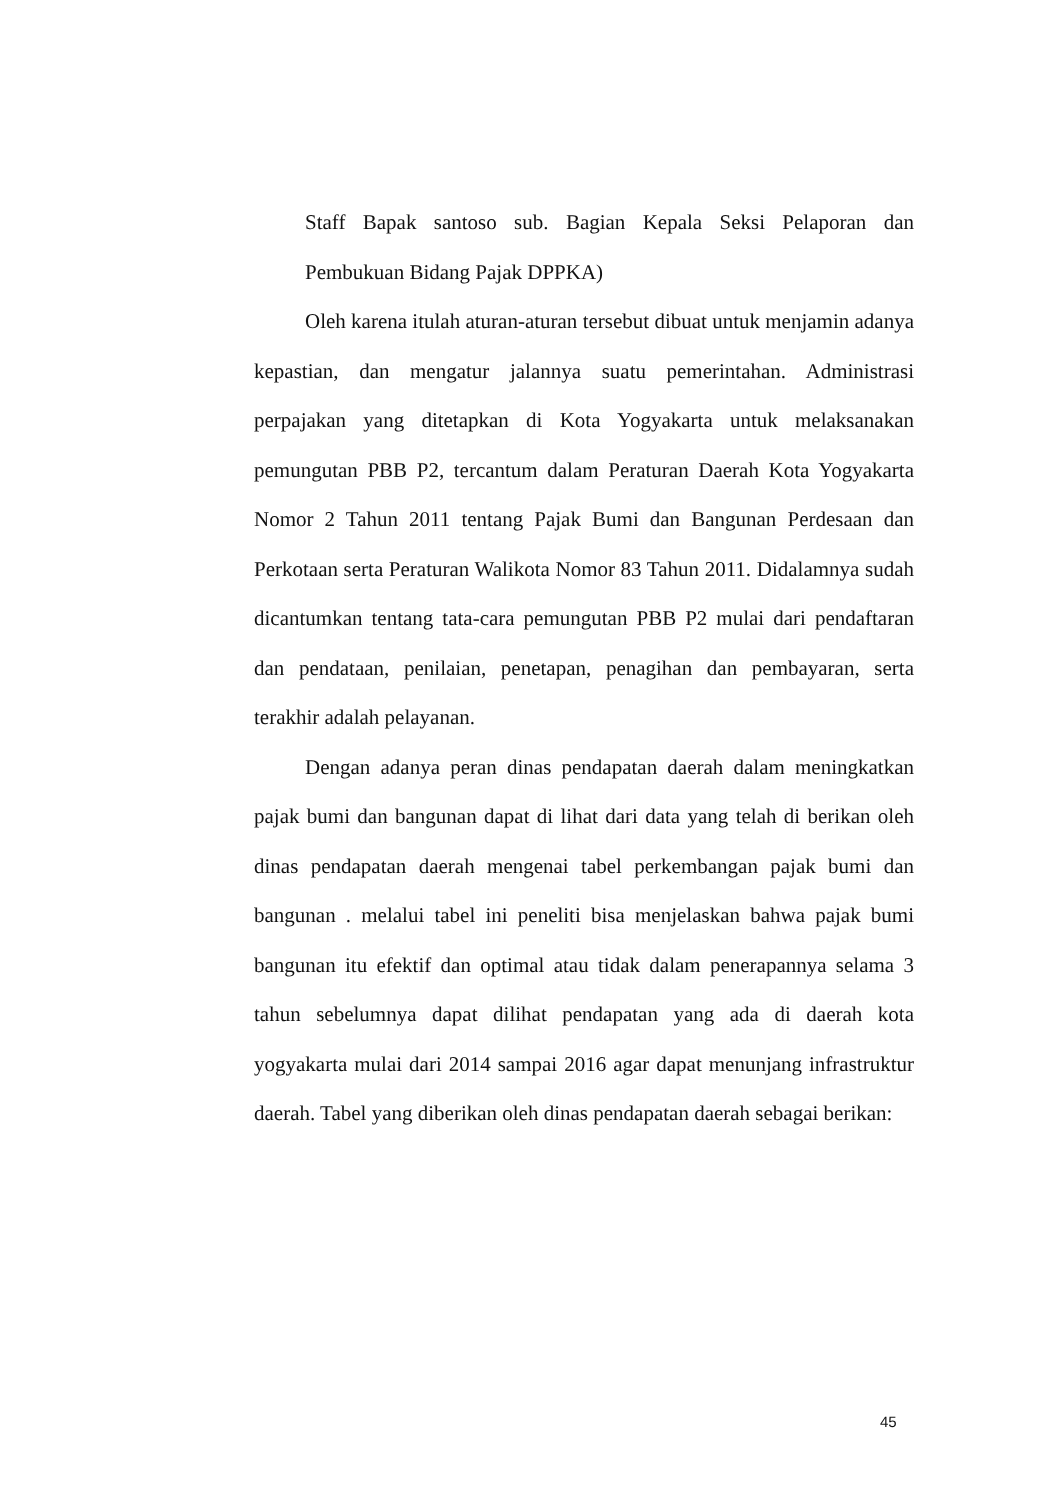Staff Bapak santoso sub. Bagian Kepala Seksi Pelaporan dan Pembukuan Bidang Pajak DPPKA)
Oleh karena itulah aturan-aturan tersebut dibuat untuk menjamin adanya kepastian, dan mengatur jalannya suatu pemerintahan. Administrasi perpajakan yang ditetapkan di Kota Yogyakarta untuk melaksanakan pemungutan PBB P2, tercantum dalam Peraturan Daerah Kota Yogyakarta Nomor 2 Tahun 2011 tentang Pajak Bumi dan Bangunan Perdesaan dan Perkotaan serta Peraturan Walikota Nomor 83 Tahun 2011. Didalamnya sudah dicantumkan tentang tata-cara pemungutan PBB P2 mulai dari pendaftaran dan pendataan, penilaian, penetapan, penagihan dan pembayaran, serta terakhir adalah pelayanan.
Dengan adanya peran dinas pendapatan daerah dalam meningkatkan pajak bumi dan bangunan dapat di lihat dari data yang telah di berikan oleh dinas pendapatan daerah mengenai tabel perkembangan pajak bumi dan bangunan . melalui tabel ini peneliti bisa menjelaskan bahwa pajak bumi bangunan itu efektif dan optimal atau tidak dalam penerapannya selama 3 tahun sebelumnya dapat dilihat pendapatan yang ada di daerah kota yogyakarta mulai dari 2014 sampai 2016 agar dapat menunjang infrastruktur daerah. Tabel yang diberikan oleh dinas pendapatan daerah sebagai berikan:
45